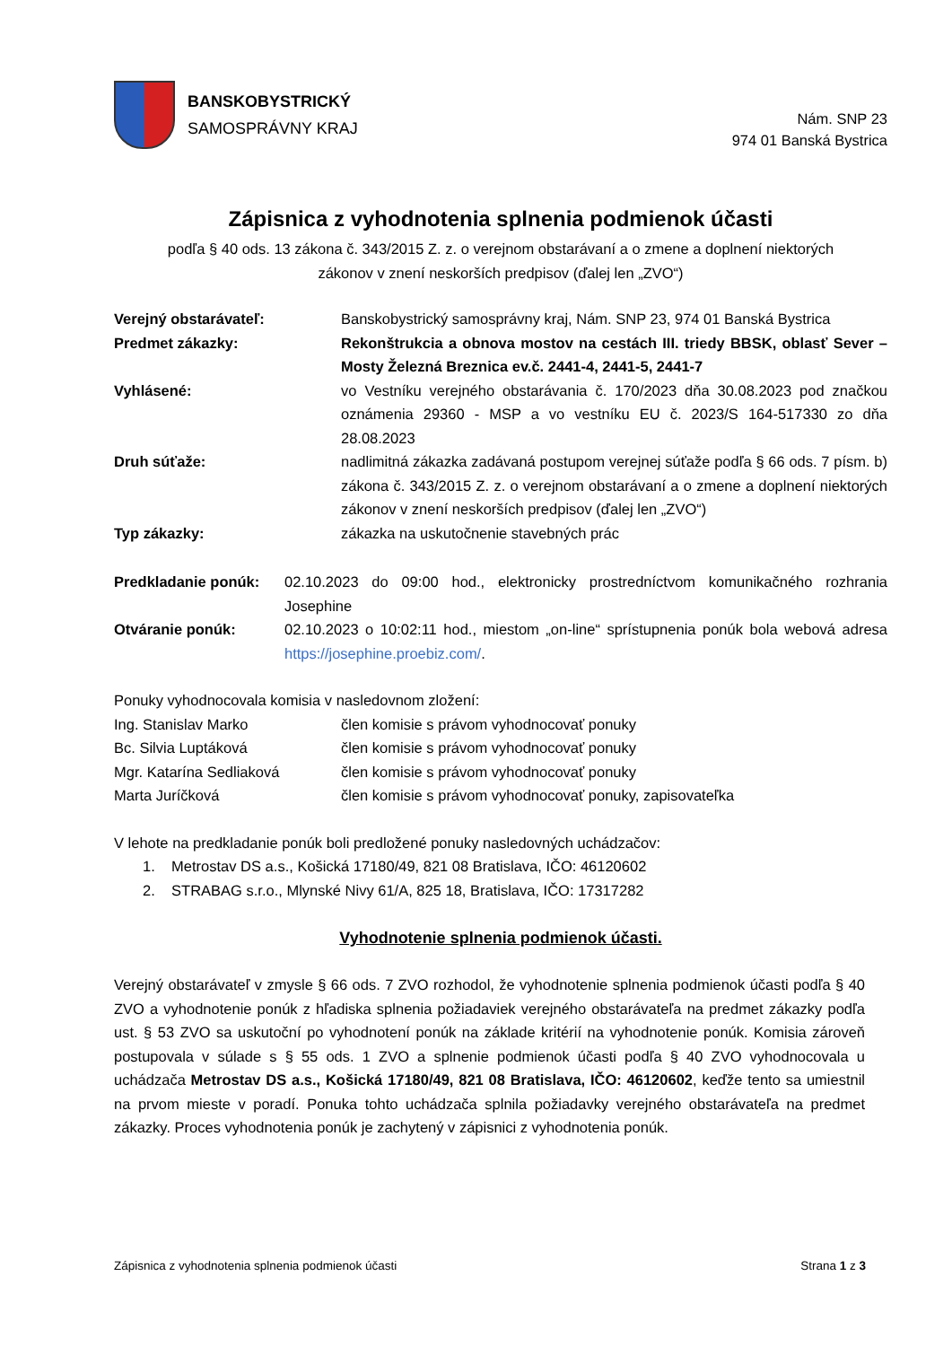BANSKOBYSTRICKÝ
SAMOSPRÁVNY KRAJ
Nám. SNP 23
974 01 Banská Bystrica
Zápisnica z vyhodnotenia splnenia podmienok účasti
podľa § 40 ods. 13 zákona č. 343/2015 Z. z. o verejnom obstarávaní a o zmene a doplnení niektorých
zákonov v znení neskorších predpisov (ďalej len „ZVO“)
Verejný obstarávateľ: Banskobystrický samosprávny kraj, Nám. SNP 23, 974 01 Banská Bystrica
Predmet zákazky: Rekonštrukcia a obnova mostov na cestách III. triedy BBSK, oblasť Sever – Mosty Železná Breznica ev.č. 2441-4, 2441-5, 2441-7
Vyhlásené: vo Vestníku verejného obstarávania č. 170/2023 dňa 30.08.2023 pod značkou oznámenia 29360 - MSP a vo vestníku EU č. 2023/S 164-517330 zo dňa 28.08.2023
Druh súťaže: nadlimitná zákazka zadávaná postupom verejnej súťaže podľa § 66 ods. 7 písm. b) zákona č. 343/2015 Z. z. o verejnom obstarávaní a o zmene a doplnení niektorých zákonov v znení neskorších predpisov (ďalej len „ZVO“)
Typ zákazky: zákazka na uskutočnenie stavebných prác
Predkladanie ponúk: 02.10.2023 do 09:00 hod., elektronicky prostredníctvom komunikačného rozhrania Josephine
Otváranie ponúk: 02.10.2023 o 10:02:11 hod., miestom „on-line“ sprístupnenia ponúk bola webová adresa https://josephine.proebiz.com/.
Ponuky vyhodnocovala komisia v nasledovnom zložení:
Ing. Stanislav Marko člen komisie s právom vyhodnocovať ponuky
Bc. Silvia Luptáková člen komisie s právom vyhodnocovať ponuky
Mgr. Katarína Sedliaková člen komisie s právom vyhodnocovať ponuky
Marta Juríčková člen komisie s právom vyhodnocovať ponuky, zapisovateľka
V lehote na predkladanie ponúk boli predložené ponuky nasledovných uchádzačov:
1. Metrostav DS a.s., Košická 17180/49, 821 08 Bratislava, IČO: 46120602
2. STRABAG s.r.o., Mlynské Nivy 61/A, 825 18, Bratislava, IČO: 17317282
Vyhodnotenie splnenia podmienok účasti.
Verejný obstarávateľ v zmysle § 66 ods. 7 ZVO rozhodol, že vyhodnotenie splnenia podmienok účasti podľa § 40 ZVO a vyhodnotenie ponúk z hľadiska splnenia požiadaviek verejného obstarávateľa na predmet zákazky podľa ust. § 53 ZVO sa uskutoční po vyhodnotení ponúk na základe kritérií na vyhodnotenie ponúk. Komisia zároveň postupovala v súlade s § 55 ods. 1 ZVO a splnenie podmienok účasti podľa § 40 ZVO vyhodnocovala u uchádzača Metrostav DS a.s., Košická 17180/49, 821 08 Bratislava, IČO: 46120602, keďže tento sa umiestnil na prvom mieste v poradí. Ponuka tohto uchádzača splnila požiadavky verejného obstarávateľa na predmet zákazky. Proces vyhodnotenia ponúk je zachytený v zápisnici z vyhodnotenia ponúk.
Zápisnica z vyhodnotenia splnenia podmienok účasti Strana 1 z 3